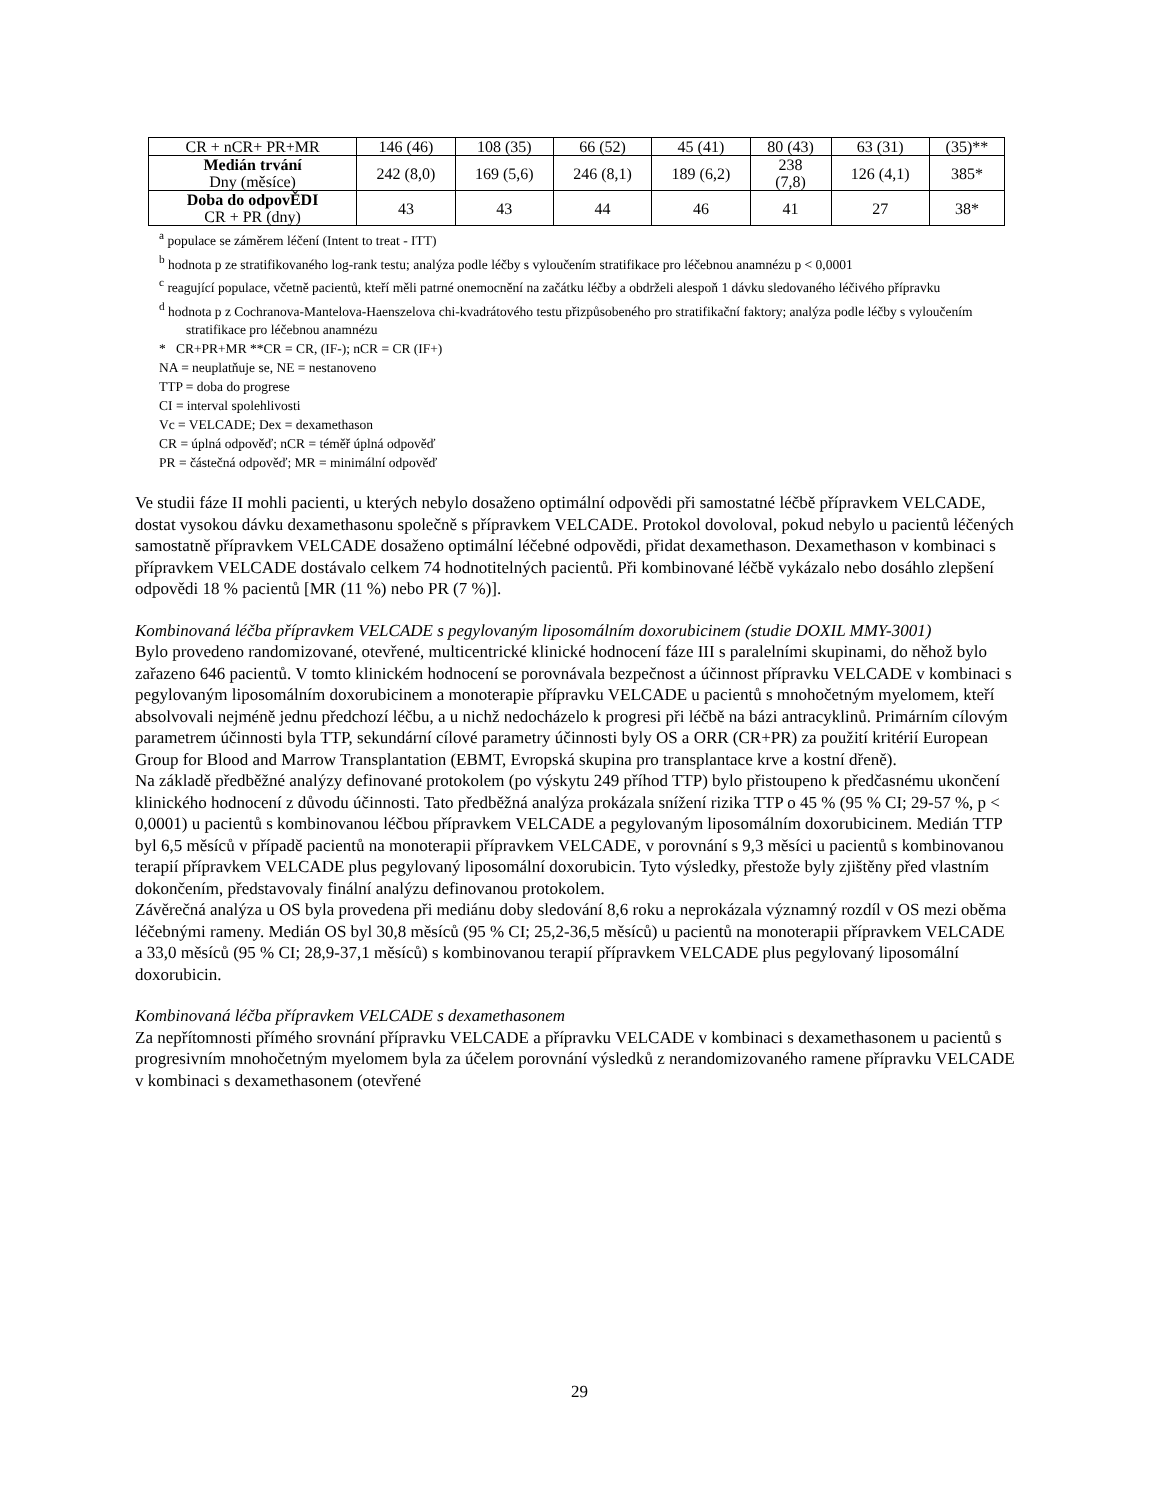| CR + nCR+ PR+MR | 146 (46) | 108 (35) | 66 (52) | 45 (41) | 80 (43) | 63 (31) | (35)** |
| Medián trvání Dny (měsíce) | 242 (8,0) | 169 (5,6) | 246 (8,1) | 189 (6,2) | 238 (7,8) | 126 (4,1) | 385* |
| Doba do odpovĚDI CR + PR (dny) | 43 | 43 | 44 | 46 | 41 | 27 | 38* |
<sup>a</sup> populace se záměrem léčení (Intent to treat - ITT)
<sup>b</sup> hodnota p ze stratifikovaného log-rank testu; analýza podle léčby s vyloučením stratifikace pro léčebnou anamnézu p < 0,0001
<sup>c</sup> reagující populace, včetně pacientů, kteří měli patrné onemocnění na začátku léčby a obdrželi alespoň 1 dávku sledovaného léčivého přípravku
<sup>d</sup> hodnota p z Cochranova-Mantelova-Haenszelova chi-kvadrátového testu přizpůsobeného pro stratifikační faktory; analýza podle léčby s vyloučením stratifikace pro léčebnou anamnézu
* CR+PR+MR **CR = CR, (IF-); nCR = CR (IF+)
NA = neuplatňuje se, NE = nestanoveno
TTP = doba do progrese
CI = interval spolehlivosti
Vc = VELCADE; Dex = dexamethason
CR = úplná odpověď; nCR = téměř úplná odpověď
PR = částečná odpověď; MR = minimální odpověď
Ve studii fáze II mohli pacienti, u kterých nebylo dosaženo optimální odpovědi při samostatné léčbě přípravkem VELCADE, dostat vysokou dávku dexamethasonu společně s přípravkem VELCADE. Protokol dovoloval, pokud nebylo u pacientů léčených samostatně přípravkem VELCADE dosaženo optimální léčebné odpovědi, přidat dexamethason. Dexamethason v kombinaci s přípravkem VELCADE dostávalo celkem 74 hodnotitelných pacientů. Při kombinované léčbě vykázalo nebo dosáhlo zlepšení odpovědi 18 % pacientů [MR (11 %) nebo PR (7 %)].
Kombinovaná léčba přípravkem VELCADE s pegylovaným liposomálním doxorubicinem (studie DOXIL MMY-3001)
Bylo provedeno randomizované, otevřené, multicentrické klinické hodnocení fáze III s paralelními skupinami, do něhož bylo zařazeno 646 pacientů. V tomto klinickém hodnocení se porovnávala bezpečnost a účinnost přípravku VELCADE v kombinaci s pegylovaným liposomálním doxorubicinem a monoterapie přípravku VELCADE u pacientů s mnohočetným myelomem, kteří absolvovali nejméně jednu předchozí léčbu, a u nichž nedocházelo k progresi při léčbě na bázi antracyklinů. Primárním cílovým parametrem účinnosti byla TTP, sekundární cílové parametry účinnosti byly OS a ORR (CR+PR) za použití kritérií European Group for Blood and Marrow Transplantation (EBMT, Evropská skupina pro transplantace krve a kostní dřeně).
Na základě předběžné analýzy definované protokolem (po výskytu 249 příhod TTP) bylo přistoupeno k předčasnému ukončení klinického hodnocení z důvodu účinnosti. Tato předběžná analýza prokázala snížení rizika TTP o 45 % (95 % CI; 29-57 %, p < 0,0001) u pacientů s kombinovanou léčbou přípravkem VELCADE a pegylovaným liposomálním doxorubicinem. Medián TTP byl 6,5 měsíců v případě pacientů na monoterapii přípravkem VELCADE, v porovnání s 9,3 měsíci u pacientů s kombinovanou terapií přípravkem VELCADE plus pegylovaný liposomální doxorubicin. Tyto výsledky, přestože byly zjištěny před vlastním dokončením, představovaly finální analýzu definovanou protokolem.
Závěrečná analýza u OS byla provedena při mediánu doby sledování 8,6 roku a neprokázala významný rozdíl v OS mezi oběma léčebnými rameny. Medián OS byl 30,8 měsíců (95 % CI; 25,2-36,5 měsíců) u pacientů na monoterapii přípravkem VELCADE a 33,0 měsíců (95 % CI; 28,9-37,1 měsíců) s kombinovanou terapií přípravkem VELCADE plus pegylovaný liposomální doxorubicin.
Kombinovaná léčba přípravkem VELCADE s dexamethasonem
Za nepřítomnosti přímého srovnání přípravku VELCADE a přípravku VELCADE v kombinaci s dexamethasonem u pacientů s progresivním mnohočetným myelomem byla za účelem porovnání výsledků z nerandomizovaného ramene přípravku VELCADE v kombinaci s dexamethasonem (otevřené
29